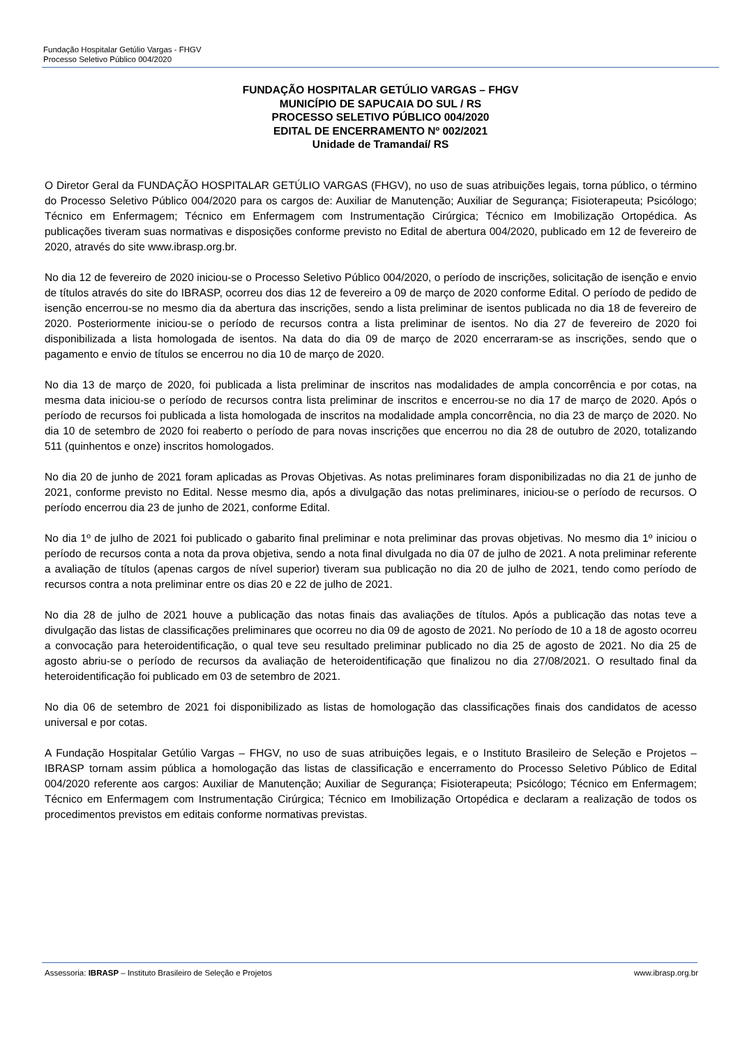Fundação Hospitalar Getúlio Vargas - FHGV
Processo Seletivo Público 004/2020
FUNDAÇÃO HOSPITALAR GETÚLIO VARGAS – FHGV
MUNICÍPIO DE SAPUCAIA DO SUL / RS
PROCESSO SELETIVO PÚBLICO 004/2020
EDITAL DE ENCERRAMENTO Nº 002/2021
Unidade de Tramandaí/ RS
O Diretor Geral da FUNDAÇÃO HOSPITALAR GETÚLIO VARGAS (FHGV), no uso de suas atribuições legais, torna público, o término do Processo Seletivo Público 004/2020 para os cargos de: Auxiliar de Manutenção; Auxiliar de Segurança; Fisioterapeuta; Psicólogo; Técnico em Enfermagem; Técnico em Enfermagem com Instrumentação Cirúrgica; Técnico em Imobilização Ortopédica. As publicações tiveram suas normativas e disposições conforme previsto no Edital de abertura 004/2020, publicado em 12 de fevereiro de 2020, através do site www.ibrasp.org.br.
No dia 12 de fevereiro de 2020 iniciou-se o Processo Seletivo Público 004/2020, o período de inscrições, solicitação de isenção e envio de títulos através do site do IBRASP, ocorreu dos dias 12 de fevereiro a 09 de março de 2020 conforme Edital. O período de pedido de isenção encerrou-se no mesmo dia da abertura das inscrições, sendo a lista preliminar de isentos publicada no dia 18 de fevereiro de 2020. Posteriormente iniciou-se o período de recursos contra a lista preliminar de isentos. No dia 27 de fevereiro de 2020 foi disponibilizada a lista homologada de isentos. Na data do dia 09 de março de 2020 encerraram-se as inscrições, sendo que o pagamento e envio de títulos se encerrou no dia 10 de março de 2020.
No dia 13 de março de 2020, foi publicada a lista preliminar de inscritos nas modalidades de ampla concorrência e por cotas, na mesma data iniciou-se o período de recursos contra lista preliminar de inscritos e encerrou-se no dia 17 de março de 2020. Após o período de recursos foi publicada a lista homologada de inscritos na modalidade ampla concorrência, no dia 23 de março de 2020. No dia 10 de setembro de 2020 foi reaberto o período de para novas inscrições que encerrou no dia 28 de outubro de 2020, totalizando 511 (quinhentos e onze) inscritos homologados.
No dia 20 de junho de 2021 foram aplicadas as Provas Objetivas. As notas preliminares foram disponibilizadas no dia 21 de junho de 2021, conforme previsto no Edital. Nesse mesmo dia, após a divulgação das notas preliminares, iniciou-se o período de recursos. O período encerrou dia 23 de junho de 2021, conforme Edital.
No dia 1º de julho de 2021 foi publicado o gabarito final preliminar e nota preliminar das provas objetivas. No mesmo dia 1º iniciou o período de recursos conta a nota da prova objetiva, sendo a nota final divulgada no dia 07 de julho de 2021. A nota preliminar referente a avaliação de títulos (apenas cargos de nível superior) tiveram sua publicação no dia 20 de julho de 2021, tendo como período de recursos contra a nota preliminar entre os dias 20 e 22 de julho de 2021.
No dia 28 de julho de 2021 houve a publicação das notas finais das avaliações de títulos. Após a publicação das notas teve a divulgação das listas de classificações preliminares que ocorreu no dia 09 de agosto de 2021. No período de 10 a 18 de agosto ocorreu a convocação para heteroidentificação, o qual teve seu resultado preliminar publicado no dia 25 de agosto de 2021. No dia 25 de agosto abriu-se o período de recursos da avaliação de heteroidentificação que finalizou no dia 27/08/2021. O resultado final da heteroidentificação foi publicado em 03 de setembro de 2021.
No dia 06 de setembro de 2021 foi disponibilizado as listas de homologação das classificações finais dos candidatos de acesso universal e por cotas.
A Fundação Hospitalar Getúlio Vargas – FHGV, no uso de suas atribuições legais, e o Instituto Brasileiro de Seleção e Projetos – IBRASP tornam assim pública a homologação das listas de classificação e encerramento do Processo Seletivo Público de Edital 004/2020 referente aos cargos: Auxiliar de Manutenção; Auxiliar de Segurança; Fisioterapeuta; Psicólogo; Técnico em Enfermagem; Técnico em Enfermagem com Instrumentação Cirúrgica; Técnico em Imobilização Ortopédica e declaram a realização de todos os procedimentos previstos em editais conforme normativas previstas.
Assessoria: IBRASP – Instituto Brasileiro de Seleção e Projetos www.ibrasp.org.br